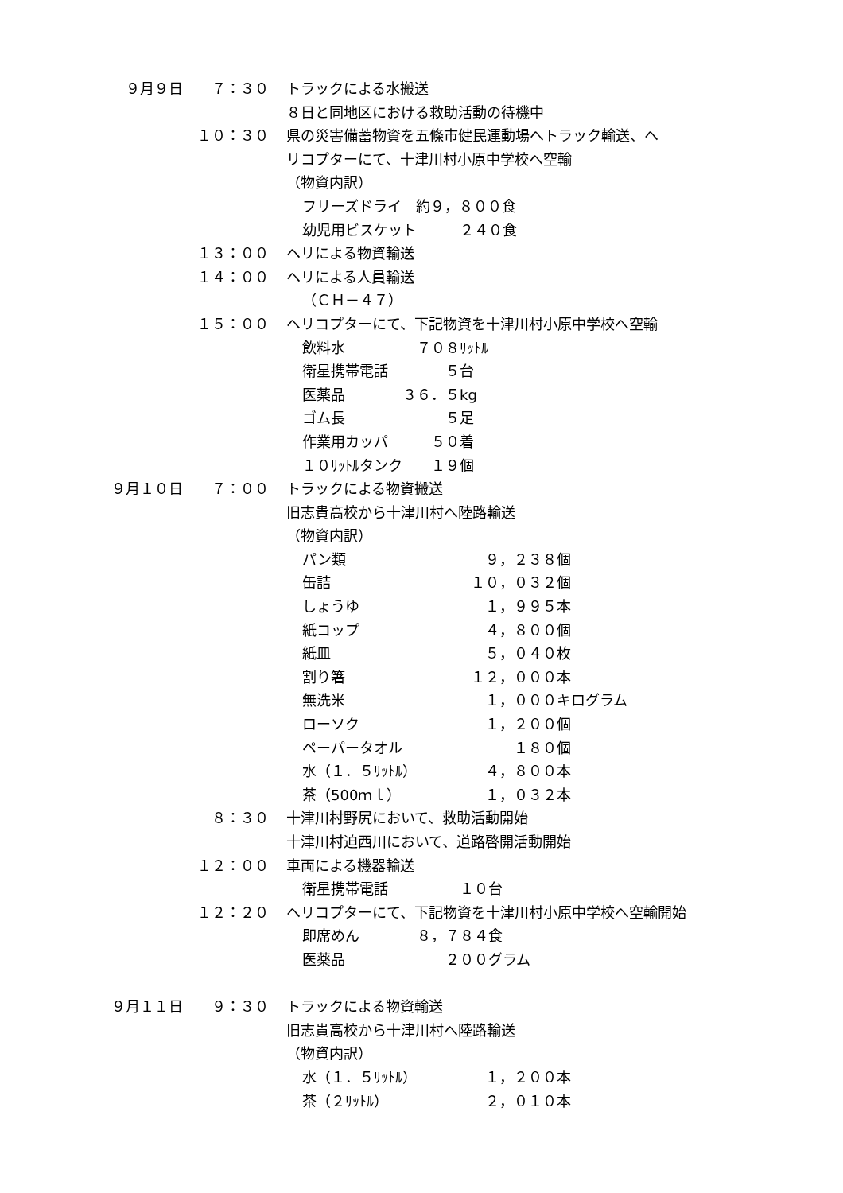９月９日 ７：３０ トラックによる水搬送
８日と同地区における救助活動の待機中
１０：３０ 県の災害備蓄物資を五條市健民運動場へトラック輸送、ヘ
リコプターにて、十津川村小原中学校へ空輸
（物資内訳）
フリーズドライ　約９，８００食
幼児用ビスケット　　　２４０食
１３：００ ヘリによる物資輸送
１４：００ ヘリによる人員輸送
（ＣＨ－４７）
１５：００ ヘリコプターにて、下記物資を十津川村小原中学校へ空輸
飲料水　　　　　７０８ﾘｯﾄﾙ
衛星携帯電話　　　　５台
医薬品　　　　３６．５kg
ゴム長　　　　　　　５足
作業用カッパ　　　５０着
１０ﾘｯﾄﾙタンク　　１９個
９月１０日 ７：００ トラックによる物資搬送
旧志貴高校から十津川村へ陸路輸送
（物資内訳）
パン類 　　　９，２３８個
缶詰 　　１０，０３２個
しょうゆ 　　　１，９９５本
紙コップ 　　　４，８００個
紙皿 　　　５，０４０枚
割り箸 　　１２，０００本
無洗米 　　　１，０００キログラム
ローソク 　　　１，２００個
ペーパータオル 　　　　　１８０個
水（１．５ﾘｯﾄﾙ） 　　　４，８００本
茶（500ｍｌ） 　　　１，０３２本
８：３０ 十津川村野尻において、救助活動開始
十津川村迫西川において、道路啓開活動開始
１２：００ 車両による機器輸送
衛星携帯電話　　　　　１０台
１２：２０ ヘリコプターにて、下記物資を十津川村小原中学校へ空輸開始
即席めん　　　　８，７８４食
医薬品　　　　　　　２００グラム
９月１１日 ９：３０ トラックによる物資輸送
旧志貴高校から十津川村へ陸路輸送
（物資内訳）
水（１．５ﾘｯﾄﾙ） 　　　１，２００本
茶（２ﾘｯﾄﾙ） 　　　２，０１０本